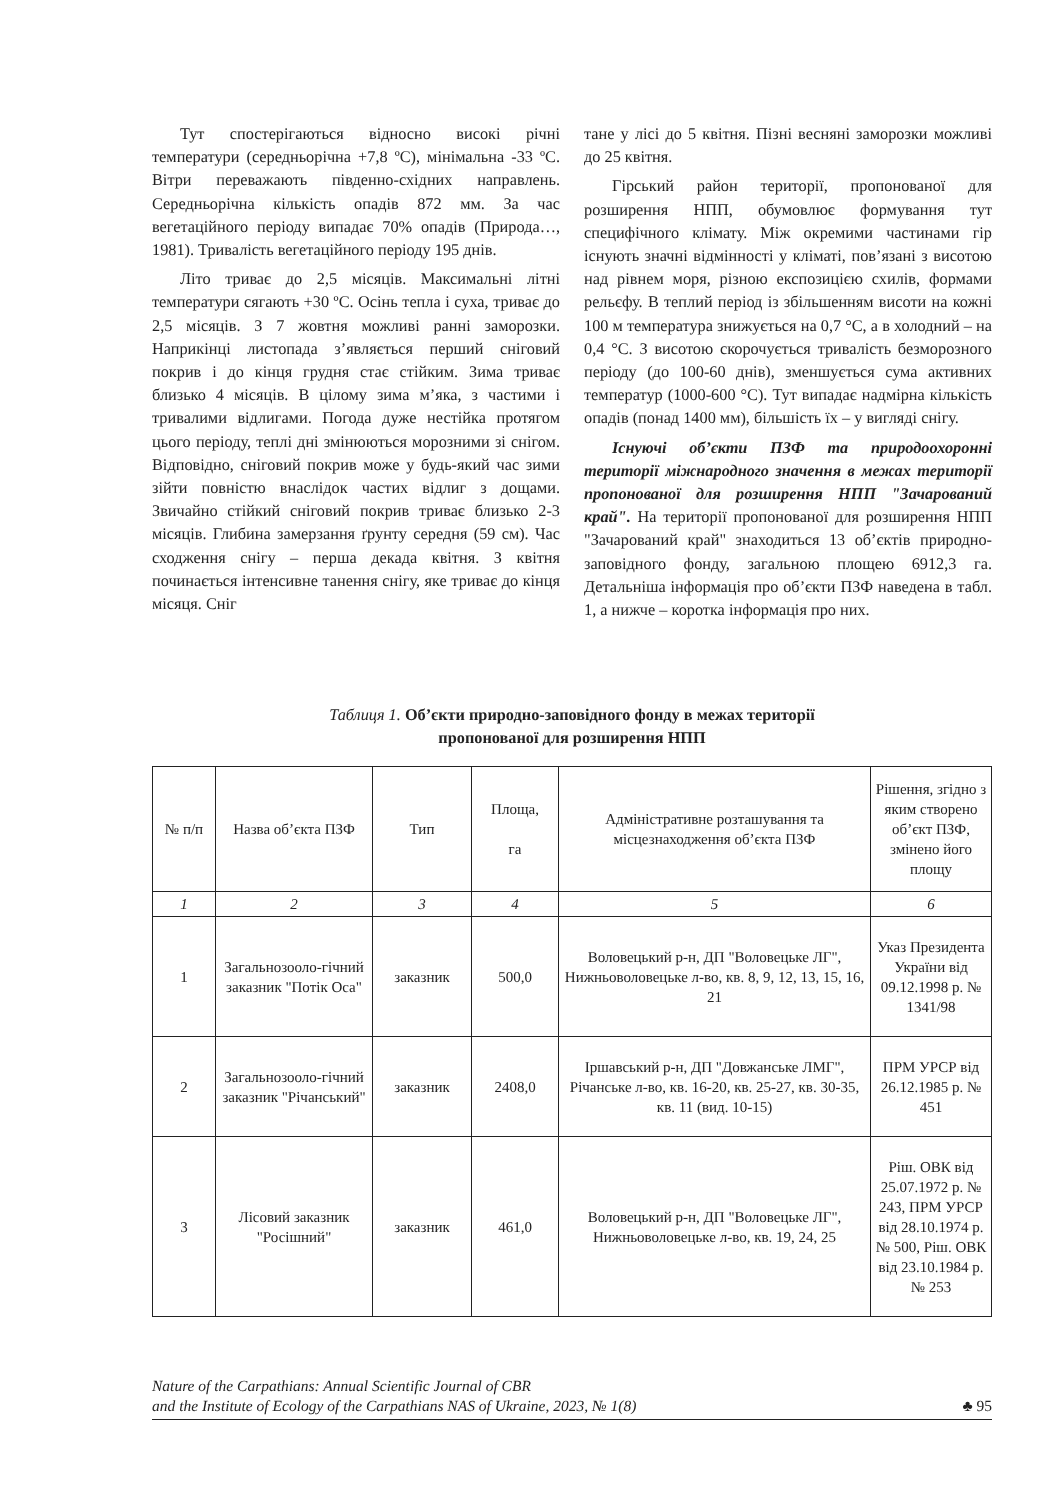Тут спостерігаються відносно високі річні температури (середньорічна +7,8 ºС), мінімальна -33 ºС. Вітри переважають південно-східних направлень. Середньорічна кількість опадів 872 мм. За час вегетаційного періоду випадає 70% опадів (Природа…, 1981). Тривалість вегетаційного періоду 195 днів.
Літо триває до 2,5 місяців. Максимальні літні температури сягають +30 ºС. Осінь тепла і суха, триває до 2,5 місяців. З 7 жовтня можливі ранні заморозки. Наприкінці листопада з’являється перший сніговий покрив і до кінця грудня стає стійким. Зима триває близько 4 місяців. В цілому зима м’яка, з частими і тривалими відлигами. Погода дуже нестійка протягом цього періоду, теплі дні змінюються морозними зі снігом. Відповідно, сніговий покрив може у будь-який час зими зійти повністю внаслідок частих відлиг з дощами. Звичайно стійкий сніговий покрив триває близько 2-3 місяців. Глибина замерзання ґрунту середня (59 см). Час сходження снігу – перша декада квітня. З квітня починається інтенсивне танення снігу, яке триває до кінця місяця. Сніг
тане у лісі до 5 квітня. Пізні весняні заморозки можливі до 25 квітня.
Гірський район території, пропонованої для розширення НПП, обумовлює формування тут специфічного клімату. Між окремими частинами гір існують значні відмінності у кліматі, пов’язані з висотою над рівнем моря, різною експозицією схилів, формами рельєфу. В теплий період із збільшенням висоти на кожні 100 м температура знижується на 0,7 °С, а в холодний – на 0,4 °С. З висотою скорочується тривалість безморозного періоду (до 100-60 днів), зменшується сума активних температур (1000-600 °С). Тут випадає надмірна кількість опадів (понад 1400 мм), більшість їх – у вигляді снігу.
Існуючі об’єкти ПЗФ та природоохоронні території міжнародного значення в межах території пропонованої для розширення НПП "Зачарований край". На території пропонованої для розширення НПП "Зачарований край" знаходиться 13 об’єктів природно-заповідного фонду, загальною площею 6912,3 га. Детальніша інформація про об’єкти ПЗФ наведена в табл. 1, а нижче – коротка інформація про них.
Таблиця 1. Об’єкти природно-заповідного фонду в межах території
пропонованої для розширення НПП
| № п/п | Назва об’єкта ПЗФ | Тип | Площа, га | Адміністративне розташування та місцезнаходження об’єкта ПЗФ | Рішення, згідно з яким створено об’єкт ПЗФ, змінено його площу |
| --- | --- | --- | --- | --- | --- |
| 1 | 2 | 3 | 4 | 5 | 6 |
| 1 | Загальнозооло-гічний заказник "Потік Оса" | заказник | 500,0 | Воловецький р-н, ДП "Воловецьке ЛГ", Нижньоволовецьке л-во, кв. 8, 9, 12, 13, 15, 16, 21 | Указ Президента України від 09.12.1998 р. № 1341/98 |
| 2 | Загальнозооло-гічний заказник "Річанський" | заказник | 2408,0 | Іршавський р-н, ДП "Довжанське ЛМГ", Річанське л-во, кв. 16-20, кв. 25-27, кв. 30-35, кв. 11 (вид. 10-15) | ПРМ УРСР від 26.12.1985 р. № 451 |
| 3 | Лісовий заказник "Росішний" | заказник | 461,0 | Воловецький р-н, ДП "Воловецьке ЛГ", Нижньоволовецьке л-во, кв. 19, 24, 25 | Ріш. ОВК від 25.07.1972 р. № 243, ПРМ УРСР від 28.10.1974 р. № 500, Ріш. ОВК від 23.10.1984 р. № 253 |
Nature of the Carpathians: Annual Scientific Journal of CBR
and the Institute of Ecology of the Carpathians NAS of Ukraine, 2023, № 1(8)
♣ 95